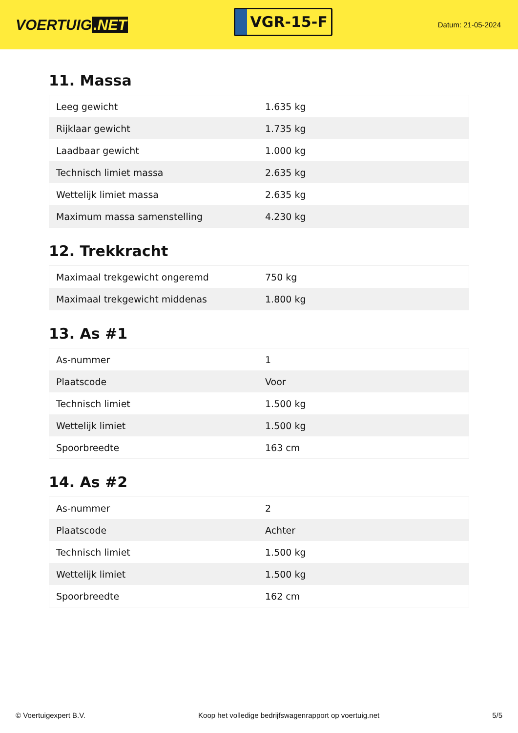VOERTUIG.NET
VGR-15-F
Datum: 21-05-2024
11. Massa
| Leeg gewicht | 1.635 kg |
| Rijklaar gewicht | 1.735 kg |
| Laadbaar gewicht | 1.000 kg |
| Technisch limiet massa | 2.635 kg |
| Wettelijk limiet massa | 2.635 kg |
| Maximum massa samenstelling | 4.230 kg |
12. Trekkracht
| Maximaal trekgewicht ongeremd | 750 kg |
| Maximaal trekgewicht middenas | 1.800 kg |
13. As #1
| As-nummer | 1 |
| Plaatscode | Voor |
| Technisch limiet | 1.500 kg |
| Wettelijk limiet | 1.500 kg |
| Spoorbreedte | 163 cm |
14. As #2
| As-nummer | 2 |
| Plaatscode | Achter |
| Technisch limiet | 1.500 kg |
| Wettelijk limiet | 1.500 kg |
| Spoorbreedte | 162 cm |
© Voertuigexpert B.V. Koop het volledige bedrijfswagenrapport op voertuig.net 5/5